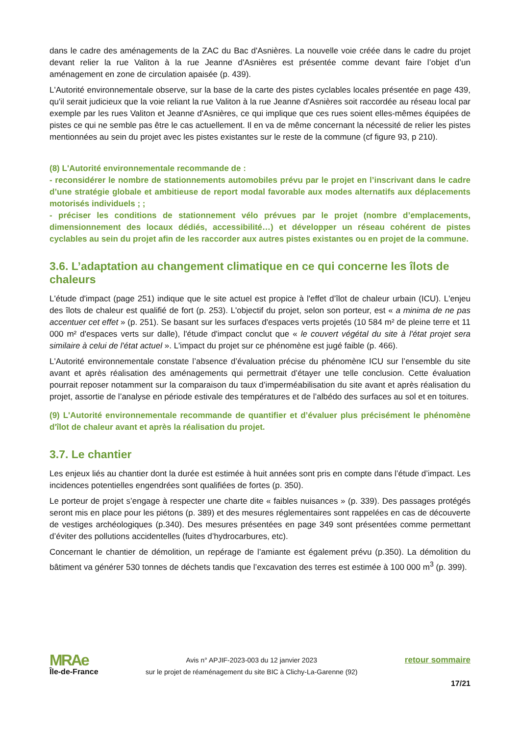dans le cadre des aménagements de la ZAC du Bac d'Asnières. La nouvelle voie créée dans le cadre du projet devant relier la rue Valiton à la rue Jeanne d'Asnières est présentée comme devant faire l’objet d’un aménagement en zone de circulation apaisée (p. 439).
L'Autorité environnementale observe, sur la base de la carte des pistes cyclables locales présentée en page 439, qu'il serait judicieux que la voie reliant la rue Valiton à la rue Jeanne d'Asnières soit raccordée au réseau local par exemple par les rues Valiton et Jeanne d'Asnières, ce qui implique que ces rues soient elles-mêmes équipées de pistes ce qui ne semble pas être le cas actuellement. Il en va de même concernant la nécessité de relier les pistes mentionnées au sein du projet avec les pistes existantes sur le reste de la commune (cf figure 93, p 210).
(8) L'Autorité environnementale recommande de :
- reconsidérer le nombre de stationnements automobiles prévu par le projet en l’inscrivant dans le cadre d’une stratégie globale et ambitieuse de report modal favorable aux modes alternatifs aux déplacements motorisés individuels ; ;
- préciser les conditions de stationnement vélo prévues par le projet (nombre d’emplacements, dimensionnement des locaux dédiés, accessibilité…) et développer un réseau cohérent de pistes cyclables au sein du projet afin de les raccorder aux autres pistes existantes ou en projet de la commune.
3.6. L’adaptation au changement climatique en ce qui concerne les îlots de chaleurs
L'étude d'impact (page 251) indique que le site actuel est propice à l'effet d’îlot de chaleur urbain (ICU). L'enjeu des îlots de chaleur est qualifié de fort (p. 253). L'objectif du projet, selon son porteur, est « a minima de ne pas accentuer cet effet » (p. 251). Se basant sur les surfaces d'espaces verts projetés (10 584 m² de pleine terre et 11 000 m² d'espaces verts sur dalle), l'étude d'impact conclut que « le couvert végétal du site à l'état projet sera similaire à celui de l'état actuel ». L'impact du projet sur ce phénomène est jugé faible (p. 466).
L'Autorité environnementale constate l’absence d’évaluation précise du phénomène ICU sur l’ensemble du site avant et après réalisation des aménagements qui permettrait d’étayer une telle conclusion. Cette évaluation pourrait reposer notamment sur la comparaison du taux d’imperméabilisation du site avant et après réalisation du projet, assortie de l’analyse en période estivale des températures et de l’albédo des surfaces au sol et en toitures.
(9) L'Autorité environnementale recommande de quantifier et d’évaluer plus précisément le phénomène d'îlot de chaleur avant et après la réalisation du projet.
3.7. Le chantier
Les enjeux liés au chantier dont la durée est estimée à huit années sont pris en compte dans l’étude d’impact. Les incidences potentielles engendrées sont qualifiées de fortes (p. 350).
Le porteur de projet s’engage à respecter une charte dite « faibles nuisances » (p. 339). Des passages protégés seront mis en place pour les piétons (p. 389) et des mesures réglementaires sont rappelées en cas de découverte de vestiges archéologiques (p.340). Des mesures présentées en page 349 sont présentées comme permettant d’éviter des pollutions accidentelles (fuites d’hydrocarbures, etc).
Concernant le chantier de démolition, un repérage de l’amiante est également prévu (p.350). La démolition du bâtiment va générer 530 tonnes de déchets tandis que l’excavation des terres est estimée à 100 000 m<sup>3</sup> (p. 399).
MRAe
Île-de-France
Avis n° APJIF-2023-003 du 12 janvier 2023
sur le projet de réaménagement du site BIC à Clichy-La-Garenne (92)
retour sommaire
17/21